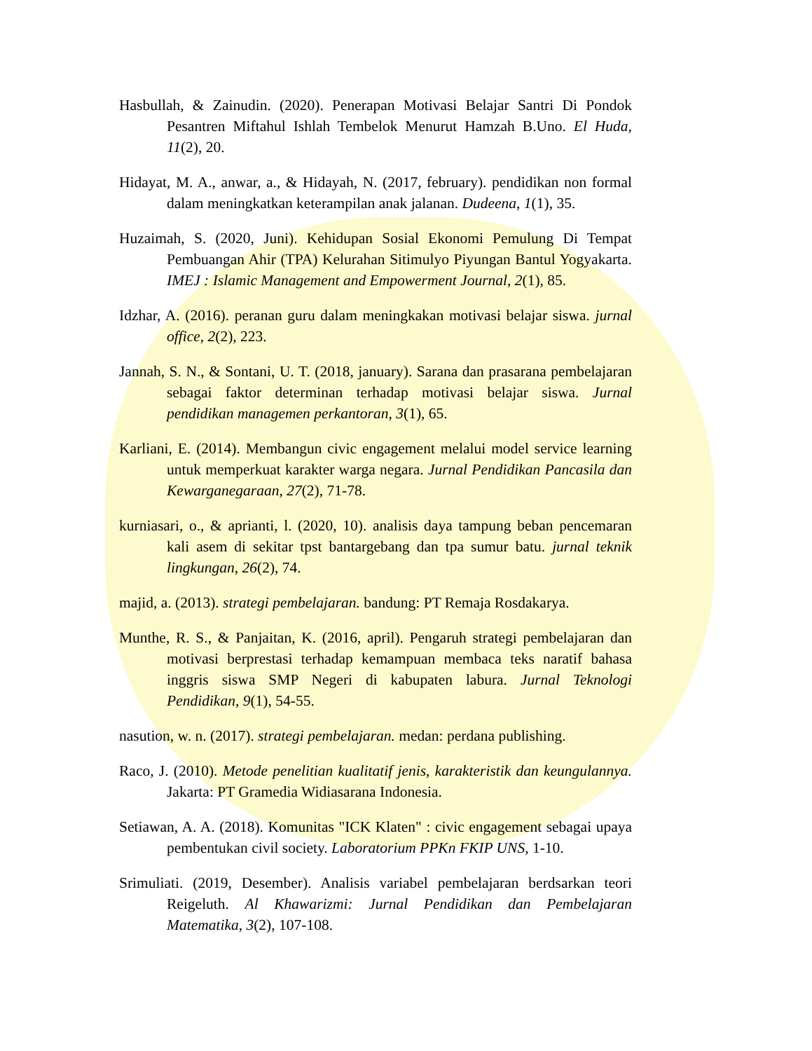Hasbullah, & Zainudin. (2020). Penerapan Motivasi Belajar Santri Di Pondok Pesantren Miftahul Ishlah Tembelok Menurut Hamzah B.Uno. El Huda, 11(2), 20.
Hidayat, M. A., anwar, a., & Hidayah, N. (2017, february). pendidikan non formal dalam meningkatkan keterampilan anak jalanan. Dudeena, 1(1), 35.
Huzaimah, S. (2020, Juni). Kehidupan Sosial Ekonomi Pemulung Di Tempat Pembuangan Ahir (TPA) Kelurahan Sitimulyo Piyungan Bantul Yogyakarta. IMEJ : Islamic Management and Empowerment Journal, 2(1), 85.
Idzhar, A. (2016). peranan guru dalam meningkakan motivasi belajar siswa. jurnal office, 2(2), 223.
Jannah, S. N., & Sontani, U. T. (2018, january). Sarana dan prasarana pembelajaran sebagai faktor determinan terhadap motivasi belajar siswa. Jurnal pendidikan managemen perkantoran, 3(1), 65.
Karliani, E. (2014). Membangun civic engagement melalui model service learning untuk memperkuat karakter warga negara. Jurnal Pendidikan Pancasila dan Kewarganegaraan, 27(2), 71-78.
kurniasari, o., & aprianti, l. (2020, 10). analisis daya tampung beban pencemaran kali asem di sekitar tpst bantargebang dan tpa sumur batu. jurnal teknik lingkungan, 26(2), 74.
majid, a. (2013). strategi pembelajaran. bandung: PT Remaja Rosdakarya.
Munthe, R. S., & Panjaitan, K. (2016, april). Pengaruh strategi pembelajaran dan motivasi berprestasi terhadap kemampuan membaca teks naratif bahasa inggris siswa SMP Negeri di kabupaten labura. Jurnal Teknologi Pendidikan, 9(1), 54-55.
nasution, w. n. (2017). strategi pembelajaran. medan: perdana publishing.
Raco, J. (2010). Metode penelitian kualitatif jenis, karakteristik dan keungulannya. Jakarta: PT Gramedia Widiasarana Indonesia.
Setiawan, A. A. (2018). Komunitas "ICK Klaten" : civic engagement sebagai upaya pembentukan civil society. Laboratorium PPKn FKIP UNS, 1-10.
Srimuliati. (2019, Desember). Analisis variabel pembelajaran berdsarkan teori Reigeluth. Al Khawarizmi: Jurnal Pendidikan dan Pembelajaran Matematika, 3(2), 107-108.